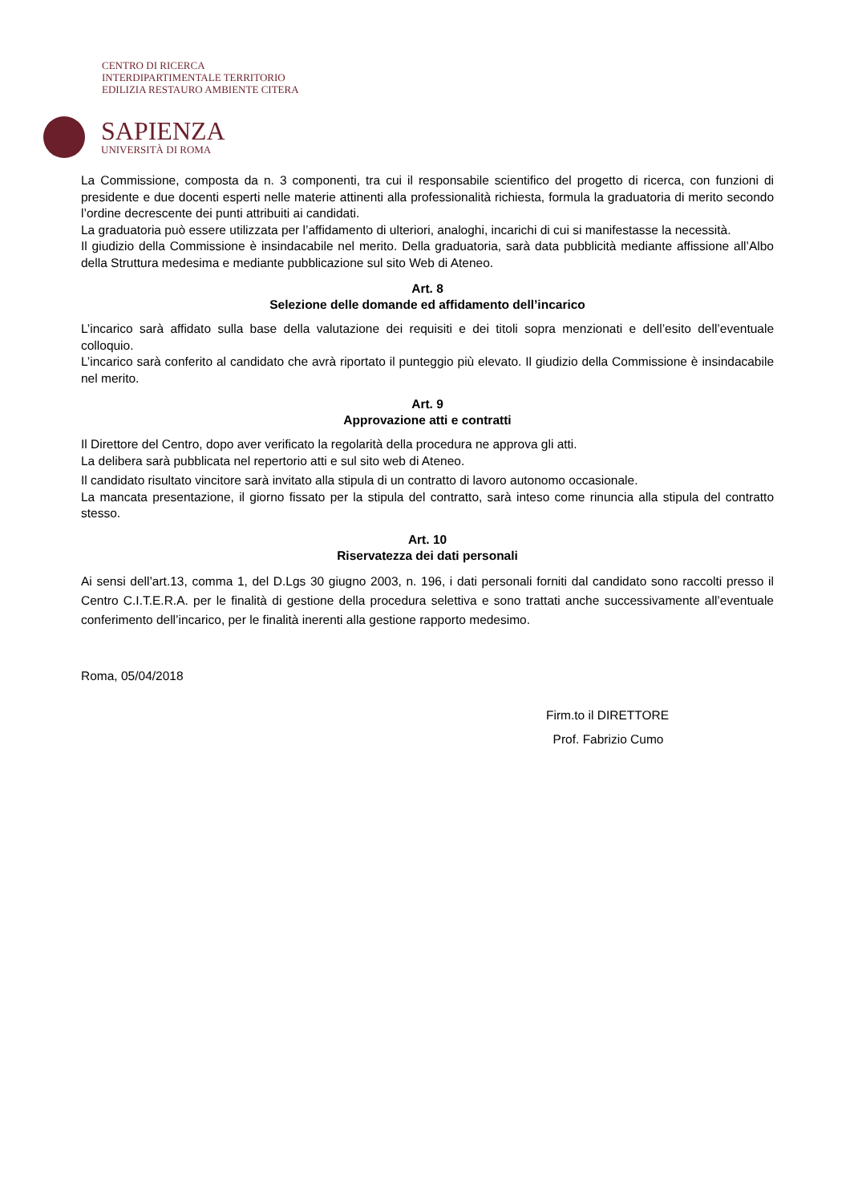CENTRO DI RICERCA
INTERDIPARTIMENTALE TERRITORIO
EDILIZIA RESTAURO AMBIENTE CITERA
SAPIENZA
UNIVERSITÀ DI ROMA
La Commissione, composta da n. 3 componenti, tra cui il responsabile scientifico del progetto di ricerca, con funzioni di presidente e due docenti esperti nelle materie attinenti alla professionalità richiesta, formula la graduatoria di merito secondo l’ordine decrescente dei punti attribuiti ai candidati.
La graduatoria può essere utilizzata per l’affidamento di ulteriori, analoghi, incarichi di cui si manifestasse la necessità.
Il giudizio della Commissione è insindacabile nel merito. Della graduatoria, sarà data pubblicità mediante affissione all’Albo della Struttura medesima e mediante pubblicazione sul sito Web di Ateneo.
Art. 8
Selezione delle domande ed affidamento dell’incarico
L’incarico sarà affidato sulla base della valutazione dei requisiti e dei titoli sopra menzionati e dell’esito dell’eventuale colloquio.
L’incarico sarà conferito al candidato che avrà riportato il punteggio più elevato. Il giudizio della Commissione è insindacabile nel merito.
Art. 9
Approvazione atti e contratti
Il Direttore del Centro, dopo aver verificato la regolarità della procedura ne approva gli atti.
La delibera sarà pubblicata nel repertorio atti e sul sito web di Ateneo.
Il candidato risultato vincitore sarà invitato alla stipula di un contratto di lavoro autonomo occasionale.
La mancata presentazione, il giorno fissato per la stipula del contratto, sarà inteso come rinuncia alla stipula del contratto stesso.
Art. 10
Riservatezza dei dati personali
Ai sensi dell’art.13, comma 1, del D.Lgs 30 giugno 2003, n. 196, i dati personali forniti dal candidato sono raccolti presso il Centro C.I.T.E.R.A. per le finalità di gestione della procedura selettiva e sono trattati anche successivamente all’eventuale conferimento dell’incarico, per le finalità inerenti alla gestione rapporto medesimo.
Roma, 05/04/2018
Firm.to il DIRETTORE
Prof. Fabrizio Cumo